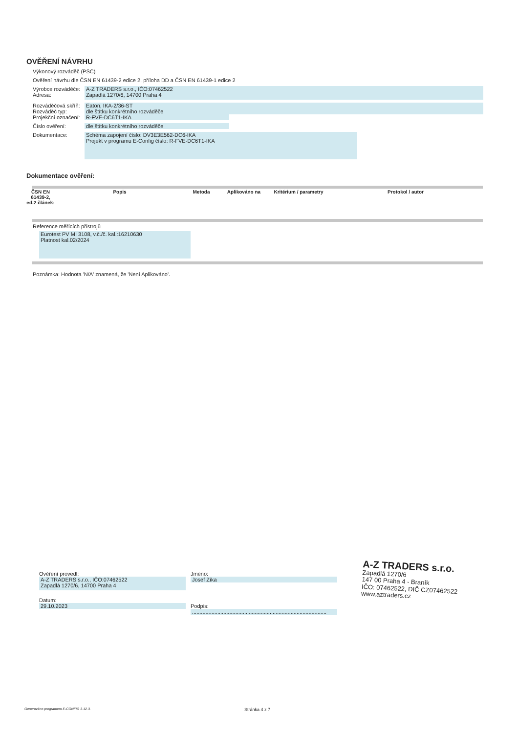OVĚŘENÍ NÁVRHU
Výkonový rozváděč (PSC)
Ověření návrhu dle ČSN EN 61439-2 edice 2, příloha DD a ČSN EN 61439-1 edice 2
Výrobce rozváděče:
Adresa:
A-Z TRADERS s.r.o., IČO:07462522
Zapadlá 1270/6, 14700 Praha 4
Rozváděčová skříň:
Rozváděč typ:
Projekční označení:
Eaton, IKA-2/36-ST
dle štítku konkrétního rozváděče
R-FVE-DC6T1-IKA
Číslo ověření: dle štítku konkrétního rozváděče
Dokumentace:
Schéma zapojení číslo: DV3E3E562-DC6-IKA
Projekt v programu E-Config číslo: R-FVE-DC6T1-IKA
Dokumentace ověření:
| ČSN EN 61439-2, ed.2 článek: | Popis | Metoda | Aplikováno na | Kritérium / parametry | Protokol / autor |
| --- | --- | --- | --- | --- | --- |
Reference měřících přístrojů
Eurotest PV MI 3108, v.č./č. kal.:16210630
Platnost kal.02/2024
Poznámka: Hodnota 'N/A' znamená, že 'Není Aplikováno'.
Ověření provedl:
A-Z TRADERS s.r.o., IČO:07462522
Zapadlá 1270/6, 14700 Praha 4
Datum:
29.10.2023
Jméno:
Josef Zíka
Podpis:
..........................................................................................
A-Z TRADERS s.r.o.
Zapadlá 1270/6
147 00 Praha 4 - Braník
IČO: 07462522, DIČ CZ07462522
www.aztraders.cz
Generováno programem E-CONFIG 3.12.3. Stránka 4 z 7